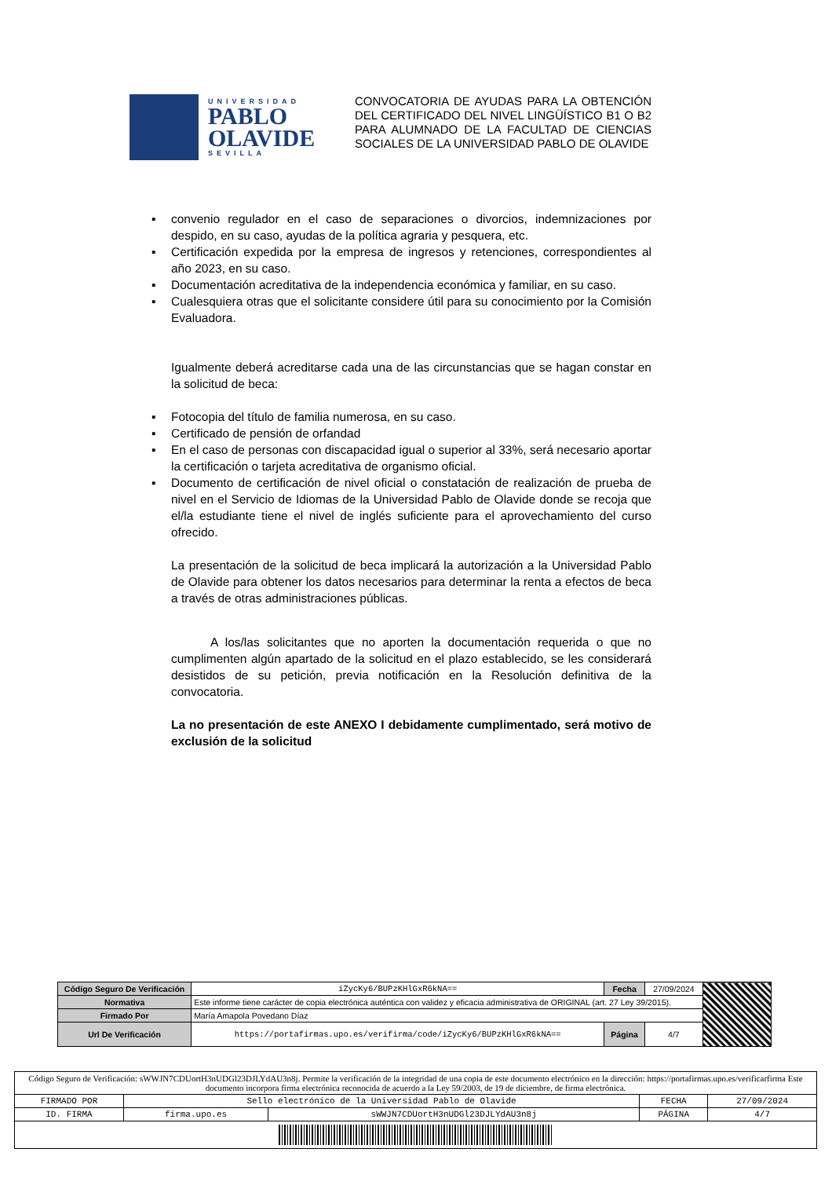UNIVERSIDAD
PABLO
OLAVIDE
SEVILLA
CONVOCATORIA DE AYUDAS PARA LA OBTENCIÓN DEL CERTIFICADO DEL NIVEL LINGÜÍSTICO B1 O B2 PARA ALUMNADO DE LA FACULTAD DE CIENCIAS SOCIALES DE LA UNIVERSIDAD PABLO DE OLAVIDE
▪ convenio regulador en el caso de separaciones o divorcios, indemnizaciones por despido, en su caso, ayudas de la política agraria y pesquera, etc.
▪ Certificación expedida por la empresa de ingresos y retenciones, correspondientes al año 2023, en su caso.
▪ Documentación acreditativa de la independencia económica y familiar, en su caso.
▪ Cualesquiera otras que el solicitante considere útil para su conocimiento por la Comisión Evaluadora.
Igualmente deberá acreditarse cada una de las circunstancias que se hagan constar en la solicitud de beca:
▪ Fotocopia del título de familia numerosa, en su caso.
▪ Certificado de pensión de orfandad
▪ En el caso de personas con discapacidad igual o superior al 33%, será necesario aportar la certificación o tarjeta acreditativa de organismo oficial.
▪ Documento de certificación de nivel oficial o constatación de realización de prueba de nivel en el Servicio de Idiomas de la Universidad Pablo de Olavide donde se recoja que el/la estudiante tiene el nivel de inglés suficiente para el aprovechamiento del curso ofrecido.
La presentación de la solicitud de beca implicará la autorización a la Universidad Pablo de Olavide para obtener los datos necesarios para determinar la renta a efectos de beca a través de otras administraciones públicas.
A los/las solicitantes que no aporten la documentación requerida o que no cumplimenten algún apartado de la solicitud en el plazo establecido, se les considerará desistidos de su petición, previa notificación en la Resolución definitiva de la convocatoria.
La no presentación de este ANEXO I debidamente cumplimentado, será motivo de exclusión de la solicitud
| Código Seguro De Verificación | iZycKy6/BUPzKHlGxR6kNA== | Fecha | 27/09/2024 | |
| Normativa | Este informe tiene carácter de copia electrónica auténtica con validez y eficacia administrativa de ORIGINAL (art. 27 Ley 39/2015). | | | |
| Firmado Por | María Amapola Povedano Díaz | | | |
| Url De Verificación | https://portafirmas.upo.es/verifirma/code/iZycKy6/BUPzKHlGxR6kNA== | Página | 4/7 | |
| Código Seguro de Verificación: sWWJN7CDUortH3nUDGl23DJLYdAU3n8j. Permite la verificación de la integridad de una copia de este documento electrónico en la dirección: https://portafirmas.upo.es/verificarfirma Este documento incorpora firma electrónica reconocida de acuerdo a la Ley 59/2003, de 19 de diciembre, de firma electrónica. | | | | |
| FIRMADO POR | Sello electrónico de la Universidad Pablo de Olavide | | FECHA | 27/09/2024 |
| ID. FIRMA | firma.upo.es | sWWJN7CDUortH3nUDGl23DJLYdAU3n8j | PÁGINA | 4/7 |